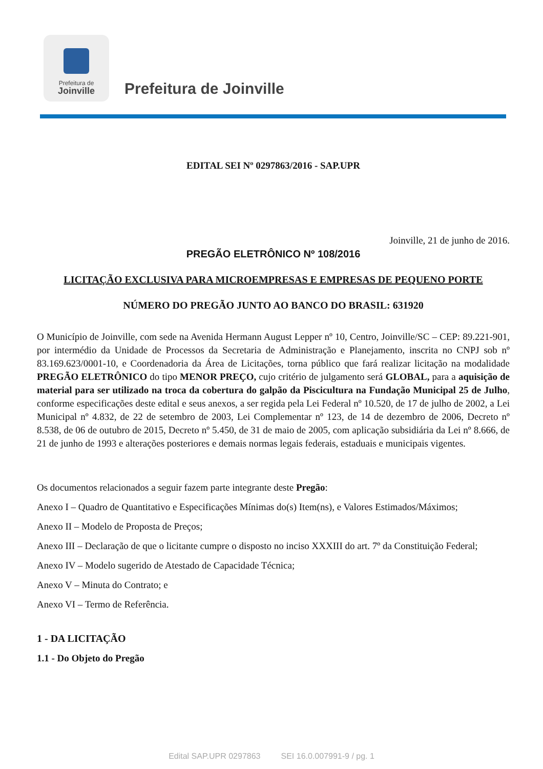Prefeitura de
Joinville
Prefeitura de Joinville
EDITAL SEI Nº 0297863/2016 - SAP.UPR
Joinville, 21 de junho de 2016.
PREGÃO ELETRÔNICO Nº 108/2016
LICITAÇÃO EXCLUSIVA PARA MICROEMPRESAS E EMPRESAS DE PEQUENO PORTE
NÚMERO DO PREGÃO JUNTO AO BANCO DO BRASIL: 631920
O Município de Joinville, com sede na Avenida Hermann August Lepper nº 10, Centro, Joinville/SC – CEP: 89.221-901, por intermédio da Unidade de Processos da Secretaria de Administração e Planejamento, inscrita no CNPJ sob nº 83.169.623/0001-10, e Coordenadoria da Área de Licitações, torna público que fará realizar licitação na modalidade PREGÃO ELETRÔNICO do tipo MENOR PREÇO, cujo critério de julgamento será GLOBAL, para a aquisição de material para ser utilizado na troca da cobertura do galpão da Piscicultura na Fundação Municipal 25 de Julho, conforme especificações deste edital e seus anexos, a ser regida pela Lei Federal nº 10.520, de 17 de julho de 2002, a Lei Municipal nº 4.832, de 22 de setembro de 2003, Lei Complementar nº 123, de 14 de dezembro de 2006, Decreto nº 8.538, de 06 de outubro de 2015, Decreto nº 5.450, de 31 de maio de 2005, com aplicação subsidiária da Lei nº 8.666, de 21 de junho de 1993 e alterações posteriores e demais normas legais federais, estaduais e municipais vigentes.
Os documentos relacionados a seguir fazem parte integrante deste Pregão:
Anexo I – Quadro de Quantitativo e Especificações Mínimas do(s) Item(ns), e Valores Estimados/Máximos;
Anexo II – Modelo de Proposta de Preços;
Anexo III – Declaração de que o licitante cumpre o disposto no inciso XXXIII do art. 7º da Constituição Federal;
Anexo IV – Modelo sugerido de Atestado de Capacidade Técnica;
Anexo V – Minuta do Contrato; e
Anexo VI – Termo de Referência.
1 - DA LICITAÇÃO
1.1 - Do Objeto do Pregão
Edital SAP.UPR 0297863 SEI 16.0.007991-9 / pg. 1